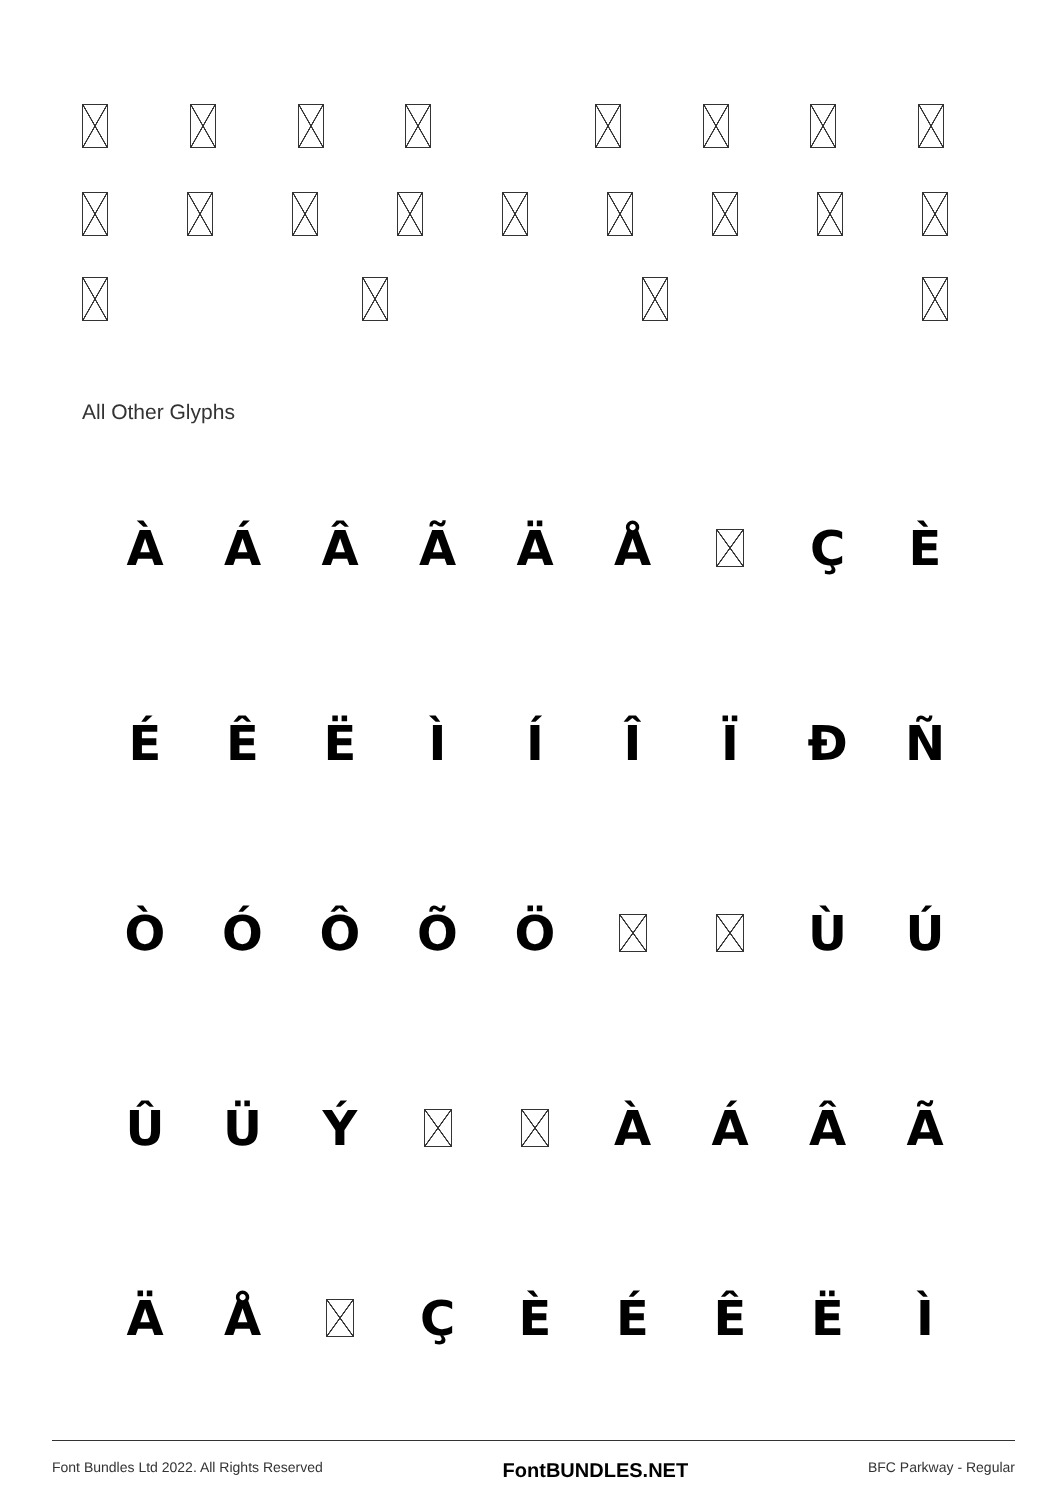All Other Glyphs
ÀÁÂÃÄÅ ÇÈ
ÉÊËÌÍÎÏÐÑ
ÒÓÔÕÖ ÙÚ
ÛÜÝ ÀÁÂÃ
ÄÅ ÇÈÉÊËÌ
Font Bundles Ltd 2022. All Rights Reserved FontBUNDLES.NET BFC Parkway - Regular